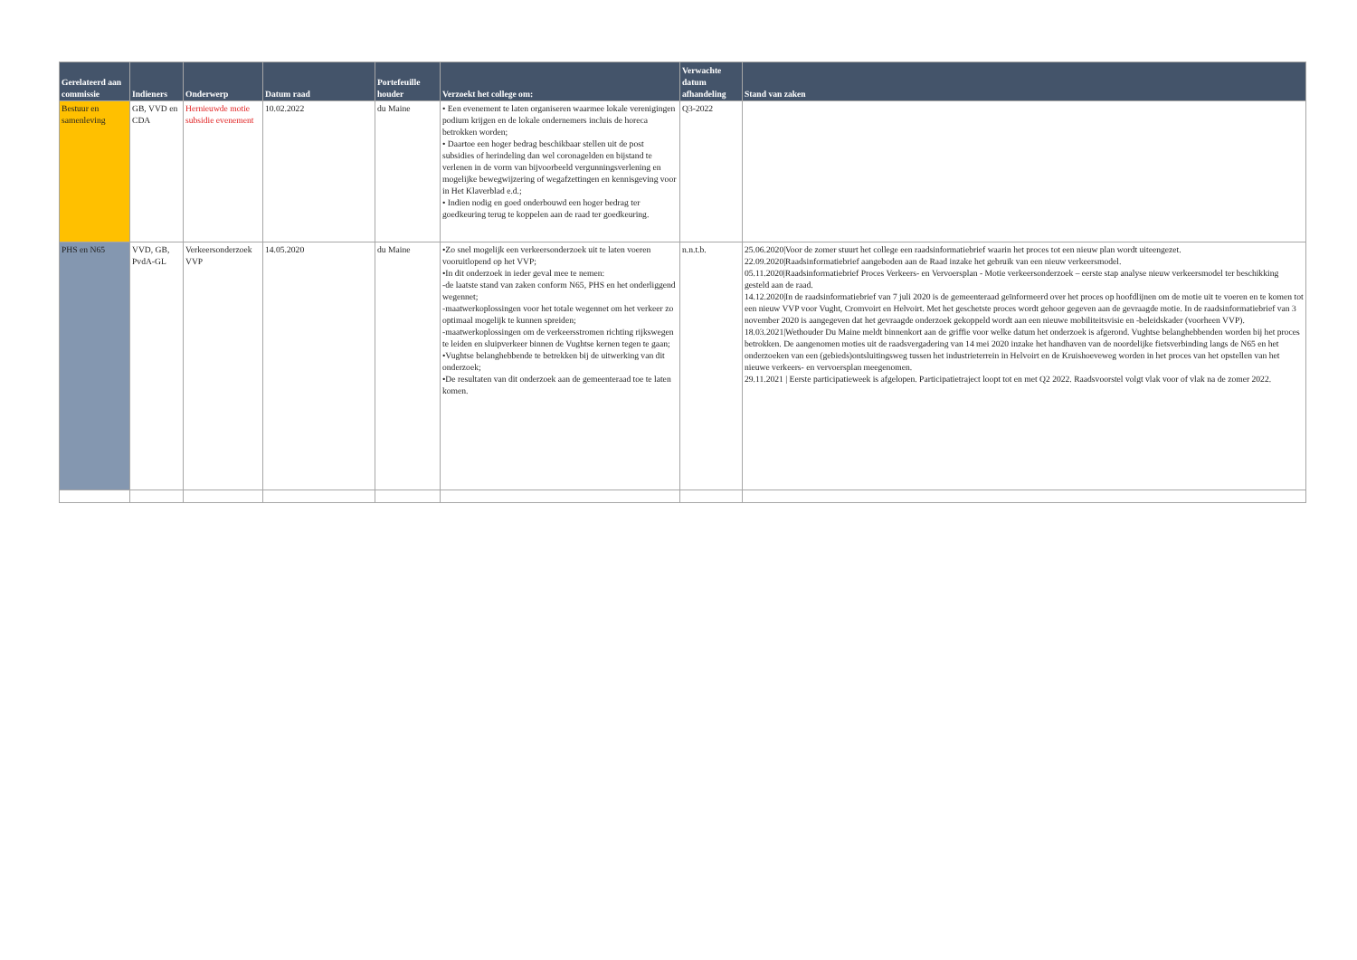| Gerelateerd aan commissie | Indieners | Onderwerp | Datum raad | Portefeuille houder | Verzoekt het college om: | Verwachte datum afhandeling | Stand van zaken |
| --- | --- | --- | --- | --- | --- | --- | --- |
| Bestuur en samenleving | GB, VVD en CDA | Hernieuwde motie subsidie evenement | 10.02.2022 | du Maine | • Een evenement te laten organiseren waarmee lokale verenigingen podium krijgen en de lokale ondernemers incluis de horeca betrokken worden; • Daartoe een hoger bedrag beschikbaar stellen uit de post subsidies of herindeling dan wel coronagelden en bijstand te verlenen in de vorm van bijvoorbeeld vergunningsverlening en mogelijke bewegwijzering of wegafzettingen en kennisgeving voor in Het Klaverblad e.d.; • Indien nodig en goed onderbouwd een hoger bedrag ter goedkeuring terug te koppelen aan de raad ter goedkeuring. | Q3-2022 | |
| PHS en N65 | VVD, GB, PvdA-GL | Verkeersonderzoek VVP | 14.05.2020 | du Maine | •Zo snel mogelijk een verkeersonderzoek uit te laten voeren vooruitlopend op het VVP; •In dit onderzoek in ieder geval mee te nemen: -de laatste stand van zaken conform N65, PHS en het onderliggend wegennet; -maatwerkoplossingen voor het totale wegennet om het verkeer zo optimaal mogelijk te kunnen spreiden; -maatwerkoplossingen om de verkeersstromen richting rijkswegen te leiden en sluipverkeer binnen de Vughtse kernen tegen te gaan; •Vughtse belanghebbende te betrekken bij de uitwerking van dit onderzoek; •De resultaten van dit onderzoek aan de gemeenteraad toe te laten komen. | n.n.t.b. | 25.06.2020/Voor de zomer stuurt het college een raadsinformatiebrief waarin het proces tot een nieuw plan wordt uiteengezet. 22.09.2020/Raadsinformatiebrief aangeboden aan de Raad inzake het gebruik van een nieuw verkeersmodel. 05.11.2020/Raadsinformatiebrief Proces Verkeers- en Vervoersplan - Motie verkeersonderzoek – eerste stap analyse nieuw verkeersmodel ter beschikking gesteld aan de raad. 14.12.2020/In de raadsinformatiebrief van 7 juli 2020 is de gemeenteraad geïnformeerd over het proces op hoofdlijnen om de motie uit te voeren en te komen tot een nieuw VVP voor Vught, Cromvoirt en Helvoirt. Met het geschetste proces wordt gehoor gegeven aan de gevraagde motie. In de raadsinformatiebrief van 3 november 2020 is aangegeven dat het gevraagde onderzoek gekoppeld wordt aan een nieuwe mobiliteitsvisie en -beleidskader (voorheen VVP). 18.03.2021/Wethouder Du Maine meldt binnenkort aan de griffie voor welke datum het onderzoek is afgerond. Vughtse belanghebbenden worden bij het proces betrokken. De aangenomen moties uit de raadsvergadering van 14 mei 2020 inzake het handhaven van de noordelijke fietsverbinding langs de N65 en het onderzoeken van een (gebieds)ontsluitingsweg tussen het industrieterrein in Helvoirt en de Kruishoeveweg worden in het proces van het opstellen van het nieuwe verkeers- en vervoersplan meegenomen. 29.11.2021 / Eerste participatieweek is afgelopen. Participatietraject loopt tot en met Q2 2022. Raadsvoorstel volgt vlak voor of vlak na de zomer 2022. |